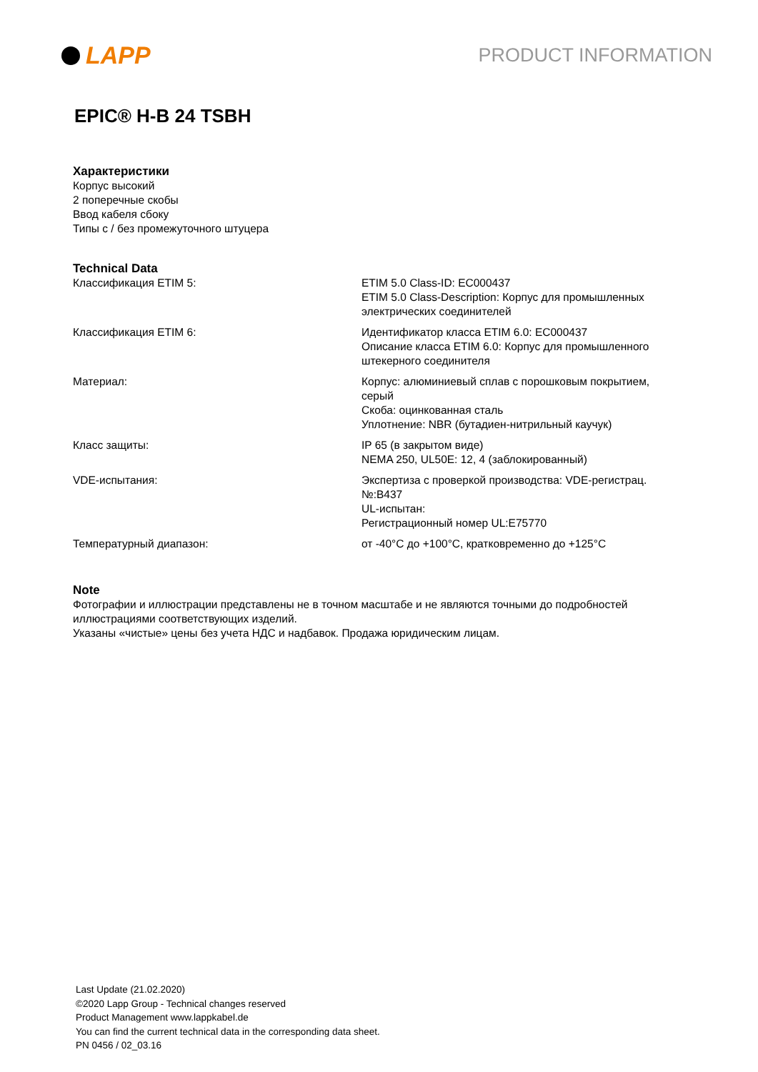LAPP
PRODUCT INFORMATION
EPIC® H-B 24 TSBH
Характеристики
Корпус высокий
2 поперечные скобы
Ввод кабеля сбоку
Типы с / без промежуточного штуцера
Technical Data
| Классификация ETIM 5: | ETIM 5.0 Class-ID: EC000437 ETIM 5.0 Class-Description: Корпус для промышленных электрических соединителей |
| Классификация ETIM 6: | Идентификатор класса ETIM 6.0: EC000437 Описание класса ETIM 6.0: Корпус для промышленного штекерного соединителя |
| Материал: | Корпус: алюминиевый сплав с порошковым покрытием, серый Скоба: оцинкованная сталь Уплотнение: NBR (бутадиен-нитрильный каучук) |
| Класс защиты: | IP 65 (в закрытом виде) NEMA 250, UL50E: 12, 4 (заблокированный) |
| VDE-испытания: | Экспертиза с проверкой производства: VDE-регистрац. №:B437 UL-испытан: Регистрационный номер UL:E75770 |
| Температурный диапазон: | от -40°C до +100°C, кратковременно до +125°C |
Note
Фотографии и иллюстрации представлены не в точном масштабе и не являются точными до подробностей
иллюстрациями соответствующих изделий.
Указаны «чистые» цены без учета НДС и надбавок. Продажа юридическим лицам.
Last Update (21.02.2020)
©2020 Lapp Group - Technical changes reserved
Product Management www.lappkabel.de
You can find the current technical data in the corresponding data sheet.
PN 0456 / 02_03.16